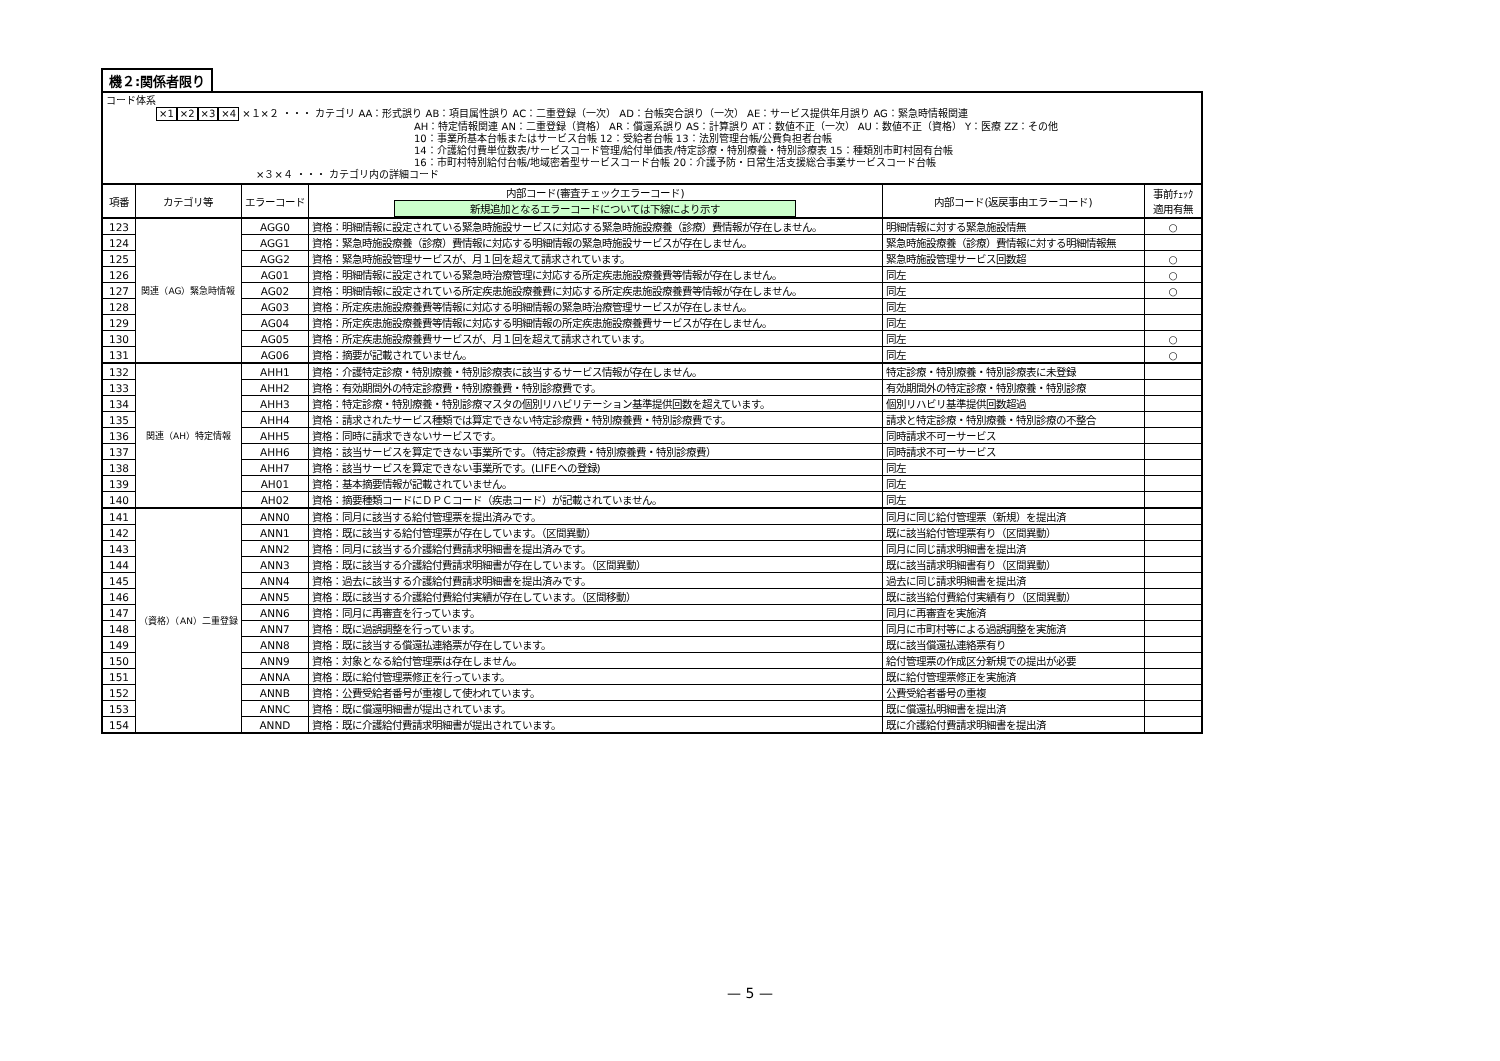機２:関係者限り
| コード体系 ×1 ×2 ×3 ×4 ×１×２ ・・・ カテゴリ AA：形式誤り AB：項目属性誤り AC：二重登録（一次） AD：台帳突合誤り（一次） AE：サービス提供年月誤り AG：緊急時情報関連 AH：特定情報関連 AN：二重登録（資格） AR：償還系誤り AS：計算誤り AT：数値不正（一次） AU：数値不正（資格） Y：医療 ZZ：その他 10：事業所基本台帳またはサービス台帳 12：受給者台帳 13：法別管理台帳/公費負担者台帳 14：介護給付費単位数表/サービスコード管理/給付単価表/特定診療・特別療養・特別診療表 15：種類別市町村固有台帳 16：市町村特別給付台帳/地域密着型サービスコード台帳 20：介護予防・日常生活支援総合事業サービスコード台帳 ×３×４ ・・・ カテゴリ内の詳細コード | | | | | |
| 項番 | カテゴリ等 | エラーコード | 内部コード(審査チェックエラーコード) 新規追加となるエラーコードについては下線により示す | 内部コード(返戻事由エラーコード) | 事前ﾁｪｯｸ 適用有無 |
| 123 | 関連（AG）緊急時情報 | AGG0 | 資格：明細情報に設定されている緊急時施設サービスに対応する緊急時施設療養（診療）費情報が存在しません。 | 明細情報に対する緊急施設情無 | ○ |
| 124 | | AGG1 | 資格：緊急時施設療養（診療）費情報に対応する明細情報の緊急時施設サービスが存在しません。 | 緊急時施設療養（診療）費情報に対する明細情報無 | |
| 125 | | AGG2 | 資格：緊急時施設管理サービスが、月１回を超えて請求されています。 | 緊急時施設管理サービス回数超 | ○ |
| 126 | | AG01 | 資格：明細情報に設定されている緊急時治療管理に対応する所定疾患施設療養費等情報が存在しません。 | 同左 | ○ |
| 127 | | AG02 | 資格：明細情報に設定されている所定疾患施設療養費に対応する所定疾患施設療養費等情報が存在しません。 | 同左 | ○ |
| 128 | | AG03 | 資格：所定疾患施設療養費等情報に対応する明細情報の緊急時治療管理サービスが存在しません。 | 同左 | |
| 129 | | AG04 | 資格：所定疾患施設療養費等情報に対応する明細情報の所定疾患施設療養費サービスが存在しません。 | 同左 | |
| 130 | | AG05 | 資格：所定疾患施設療養費サービスが、月１回を超えて請求されています。 | 同左 | ○ |
| 131 | | AG06 | 資格：摘要が記載されていません。 | 同左 | ○ |
| 132 | 関連（AH）特定情報 | AHH1 | 資格：介護特定診療・特別療養・特別診療表に該当するサービス情報が存在しません。 | 特定診療・特別療養・特別診療表に未登録 | |
| 133 | | AHH2 | 資格：有効期間外の特定診療費・特別療養費・特別診療費です。 | 有効期間外の特定診療・特別療養・特別診療 | |
| 134 | | AHH3 | 資格：特定診療・特別療養・特別診療マスタの個別リハビリテーション基準提供回数を超えています。 | 個別リハビリ基準提供回数超過 | |
| 135 | | AHH4 | 資格：請求されたサービス種類では算定できない特定診療費・特別療養費・特別診療費です。 | 請求と特定診療・特別療養・特別診療の不整合 | |
| 136 | | AHH5 | 資格：同時に請求できないサービスです。 | 同時請求不可ーサービス | |
| 137 | | AHH6 | 資格：該当サービスを算定できない事業所です。（特定診療費・特別療養費・特別診療費） | 同時請求不可ーサービス | |
| 138 | | AHH7 | 資格：該当サービスを算定できない事業所です。(LIFEへの登録) | 同左 | |
| 139 | | AH01 | 資格：基本摘要情報が記載されていません。 | 同左 | |
| 140 | | AH02 | 資格：摘要種類コードにＤＰＣコード（疾患コード）が記載されていません。 | 同左 | |
| 141 | （資格）（AN）二重登録 | ANN0 | 資格：同月に該当する給付管理票を提出済みです。 | 同月に同じ給付管理票（新規）を提出済 | |
| 142 | | ANN1 | 資格：既に該当する給付管理票が存在しています。（区間異動） | 既に該当給付管理票有り（区間異動） | |
| 143 | | ANN2 | 資格：同月に該当する介護給付費請求明細書を提出済みです。 | 同月に同じ請求明細書を提出済 | |
| 144 | | ANN3 | 資格：既に該当する介護給付費請求明細書が存在しています。（区間異動） | 既に該当請求明細書有り（区間異動） | |
| 145 | | ANN4 | 資格：過去に該当する介護給付費請求明細書を提出済みです。 | 過去に同じ請求明細書を提出済 | |
| 146 | | ANN5 | 資格：既に該当する介護給付費給付実績が存在しています。（区間移動） | 既に該当給付費給付実績有り（区間異動） | |
| 147 | | ANN6 | 資格：同月に再審査を行っています。 | 同月に再審査を実施済 | |
| 148 | | ANN7 | 資格：既に過誤調整を行っています。 | 同月に市町村等による過誤調整を実施済 | |
| 149 | | ANN8 | 資格：既に該当する償還払連絡票が存在しています。 | 既に該当償還払連絡票有り | |
| 150 | | ANN9 | 資格：対象となる給付管理票は存在しません。 | 給付管理票の作成区分新規での提出が必要 | |
| 151 | | ANNA | 資格：既に給付管理票修正を行っています。 | 既に給付管理票修正を実施済 | |
| 152 | | ANNB | 資格：公費受給者番号が重複して使われています。 | 公費受給者番号の重複 | |
| 153 | | ANNC | 資格：既に償還明細書が提出されています。 | 既に償還払明細書を提出済 | |
| 154 | | ANND | 資格：既に介護給付費請求明細書が提出されています。 | 既に介護給付費請求明細書を提出済 | |
— 5 —